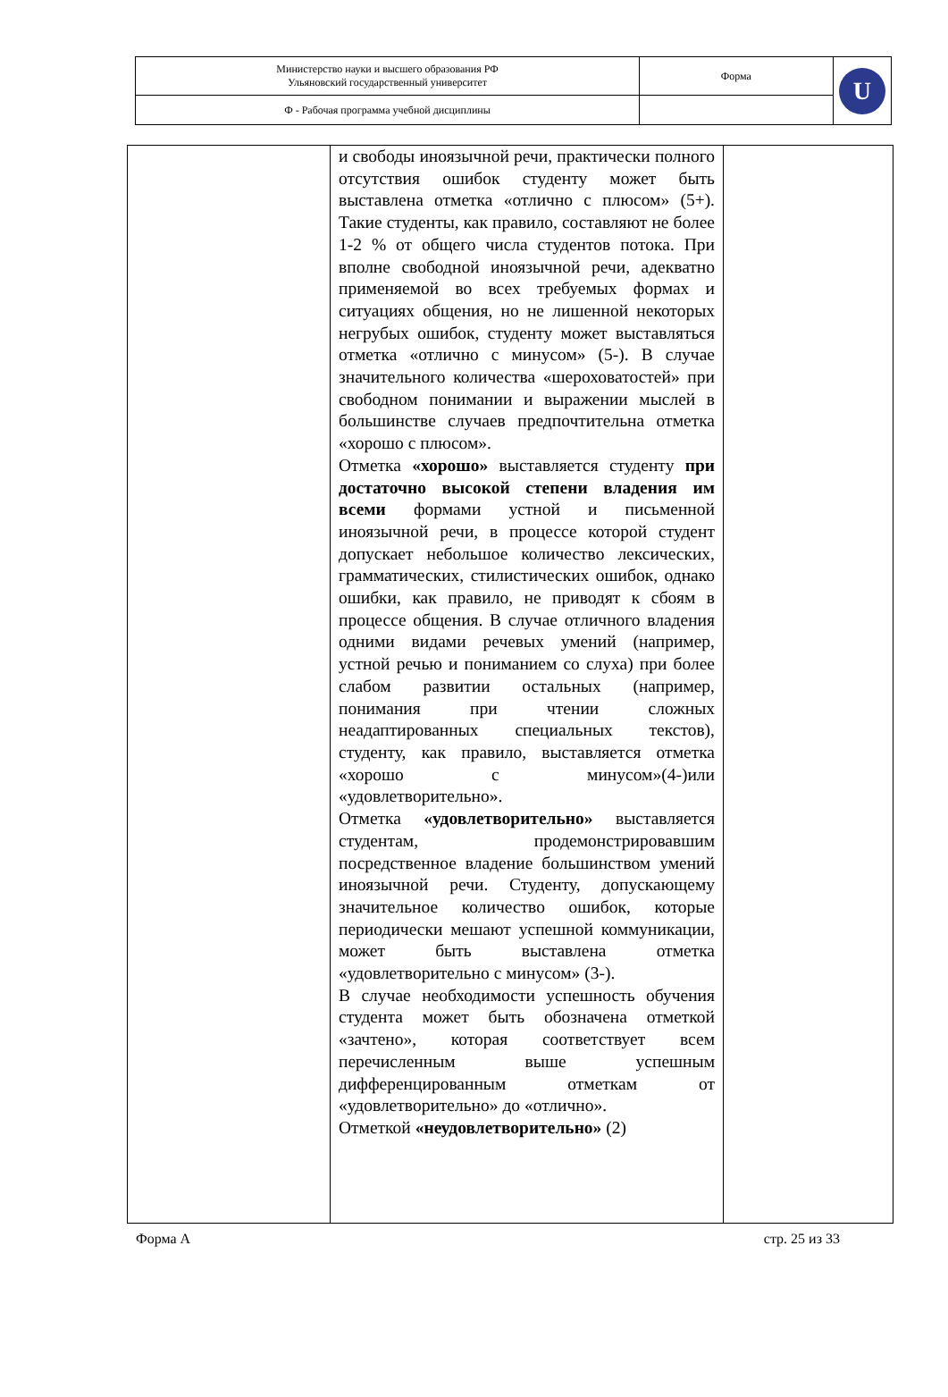| Министерство науки и высшего образования РФ Ульяновский государственный университет | Форма | U |
| Ф - Рабочая программа учебной дисциплины | | |
| | и свободы иноязычной речи, практически полного отсутствия ошибок студенту может быть выставлена отметка «отлично с плюсом» (5+). Такие студенты, как правило, составляют не более 1-2 % от общего числа студентов потока. При вполне свободной иноязычной речи, адекватно применяемой во всех требуемых формах и ситуациях общения, но не лишенной некоторых негрубых ошибок, студенту может выставляться отметка «отлично с минусом» (5-). В случае значительного количества «шероховатостей» при свободном понимании и выражении мыслей в большинстве случаев предпочтительна отметка «хорошо с плюсом». Отметка «хорошо» выставляется студенту при достаточно высокой степени владения им всеми формами устной и письменной иноязычной речи, в процессе которой студент допускает небольшое количество лексических, грамматических, стилистических ошибок, однако ошибки, как правило, не приводят к сбоям в процессе общения. В случае отличного владения одними видами речевых умений (например, устной речью и пониманием со слуха) при более слабом развитии остальных (например, понимания при чтении сложных неадаптированных специальных текстов), студенту, как правило, выставляется отметка «хорошо с минусом»(4-)или «удовлетворительно». Отметка «удовлетворительно» выставляется студентам, продемонстрировавшим посредственное владение большинством умений иноязычной речи. Студенту, допускающему значительное количество ошибок, которые периодически мешают успешной коммуникации, может быть выставлена отметка «удовлетворительно с минусом» (3-). В случае необходимости успешность обучения студента может быть обозначена отметкой «зачтено», которая соответствует всем перечисленным выше успешным дифференцированным отметкам от «удовлетворительно» до «отлично». Отметкой «неудовлетворительно» (2) | |
Форма А стр. 25 из 33